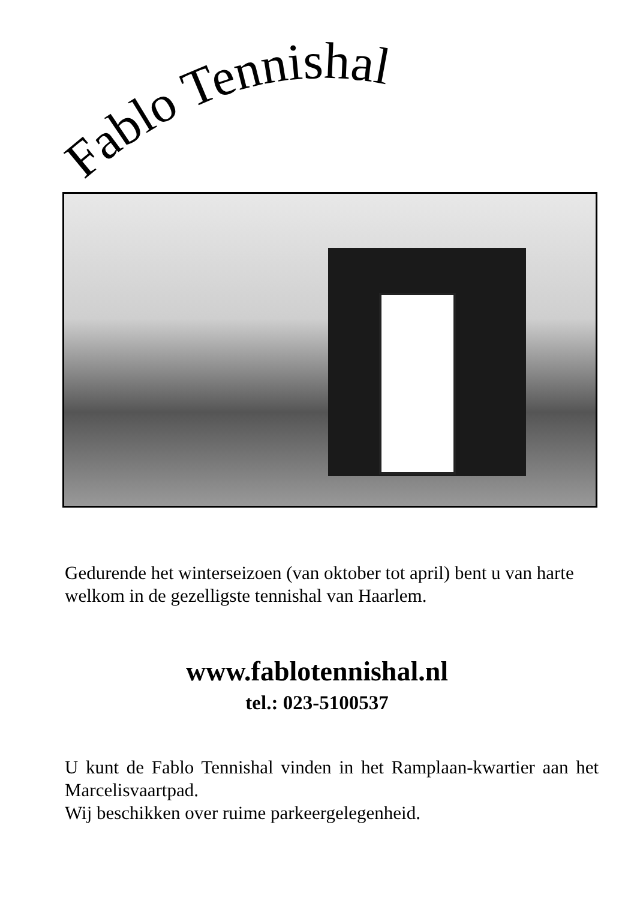Fablo Tennishal
Gedurende het winterseizoen (van oktober tot april) bent u van harte welkom in de gezelligste tennishal van Haarlem.
www.fablotennishal.nl
tel.: 023-5100537
U kunt de Fablo Tennishal vinden in het Ramplaan-kwartier aan het Marcelisvaartpad.
Wij beschikken over ruime parkeergelegenheid.